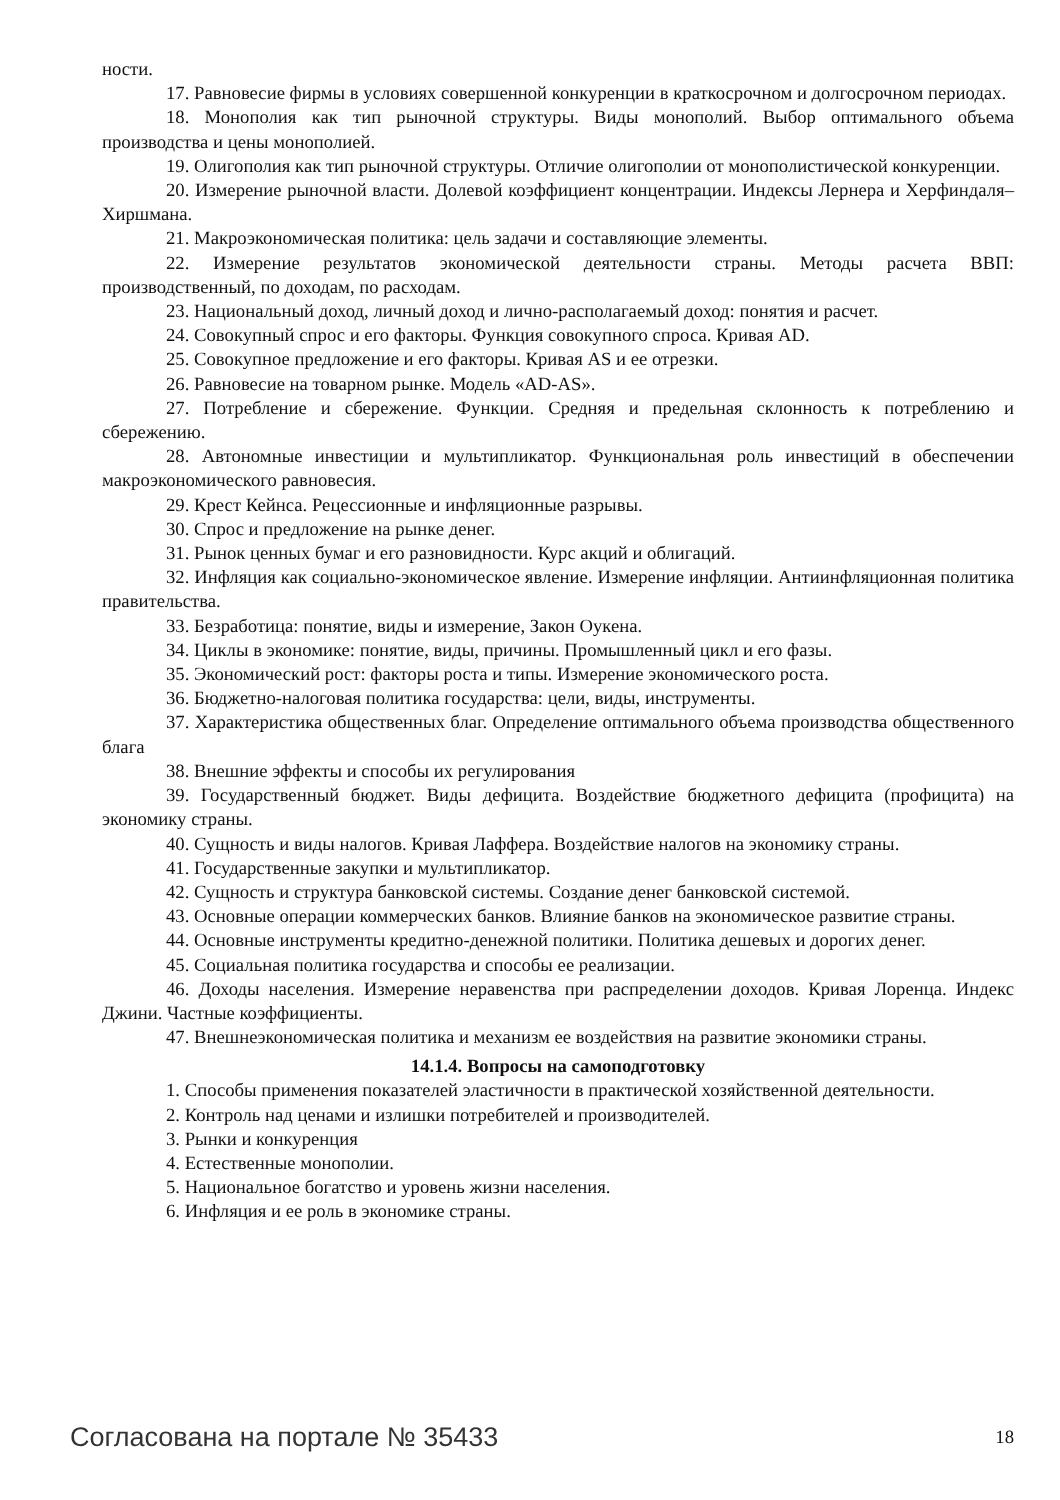ности.
17. Равновесие фирмы в условиях совершенной конкуренции в краткосрочном и долгосрочном периодах.
18. Монополия как тип рыночной структуры. Виды монополий. Выбор оптимального объема производства и цены монополией.
19. Олигополия как тип рыночной структуры. Отличие олигополии от монополистической конкуренции.
20. Измерение рыночной власти. Долевой коэффициент концентрации. Индексы Лернера и Херфиндаля–Хиршмана.
21. Макроэкономическая политика: цель задачи и составляющие элементы.
22. Измерение результатов экономической деятельности страны. Методы расчета ВВП: производственный, по доходам, по расходам.
23. Национальный доход, личный доход и лично-располагаемый доход: понятия и расчет.
24. Совокупный спрос и его факторы. Функция совокупного спроса. Кривая AD.
25. Совокупное предложение и его факторы. Кривая AS и ее отрезки.
26. Равновесие на товарном рынке. Модель «AD-AS».
27. Потребление и сбережение. Функции. Средняя и предельная склонность к потреблению и сбережению.
28. Автономные инвестиции и мультипликатор. Функциональная роль инвестиций в обеспечении макроэкономического равновесия.
29. Крест Кейнса. Рецессионные и инфляционные разрывы.
30. Спрос и предложение на рынке денег.
31. Рынок ценных бумаг и его разновидности. Курс акций и облигаций.
32. Инфляция как социально-экономическое явление. Измерение инфляции. Антиинфляционная политика правительства.
33. Безработица: понятие, виды и измерение, Закон Оукена.
34. Циклы в экономике: понятие, виды, причины. Промышленный цикл и его фазы.
35. Экономический рост: факторы роста и типы. Измерение экономического роста.
36. Бюджетно-налоговая политика государства: цели, виды, инструменты.
37. Характеристика общественных благ. Определение оптимального объема производства общественного блага
38. Внешние эффекты и способы их регулирования
39. Государственный бюджет. Виды дефицита. Воздействие бюджетного дефицита (профицита) на экономику страны.
40. Сущность и виды налогов. Кривая Лаффера. Воздействие налогов на экономику страны.
41. Государственные закупки и мультипликатор.
42. Сущность и структура банковской системы. Создание денег банковской системой.
43. Основные операции коммерческих банков. Влияние банков на экономическое развитие страны.
44. Основные инструменты кредитно-денежной политики. Политика дешевых и дорогих денег.
45. Социальная политика государства и способы ее реализации.
46. Доходы населения. Измерение неравенства при распределении доходов. Кривая Лоренца. Индекс Джини. Частные коэффициенты.
47. Внешнеэкономическая политика и механизм ее воздействия на развитие экономики страны.
14.1.4. Вопросы на самоподготовку
1. Способы применения показателей эластичности в практической хозяйственной деятельности.
2. Контроль над ценами и излишки потребителей и производителей.
3. Рынки и конкуренция
4. Естественные монополии.
5. Национальное богатство и уровень жизни населения.
6. Инфляция и ее роль в экономике страны.
Согласована на портале № 35433 18